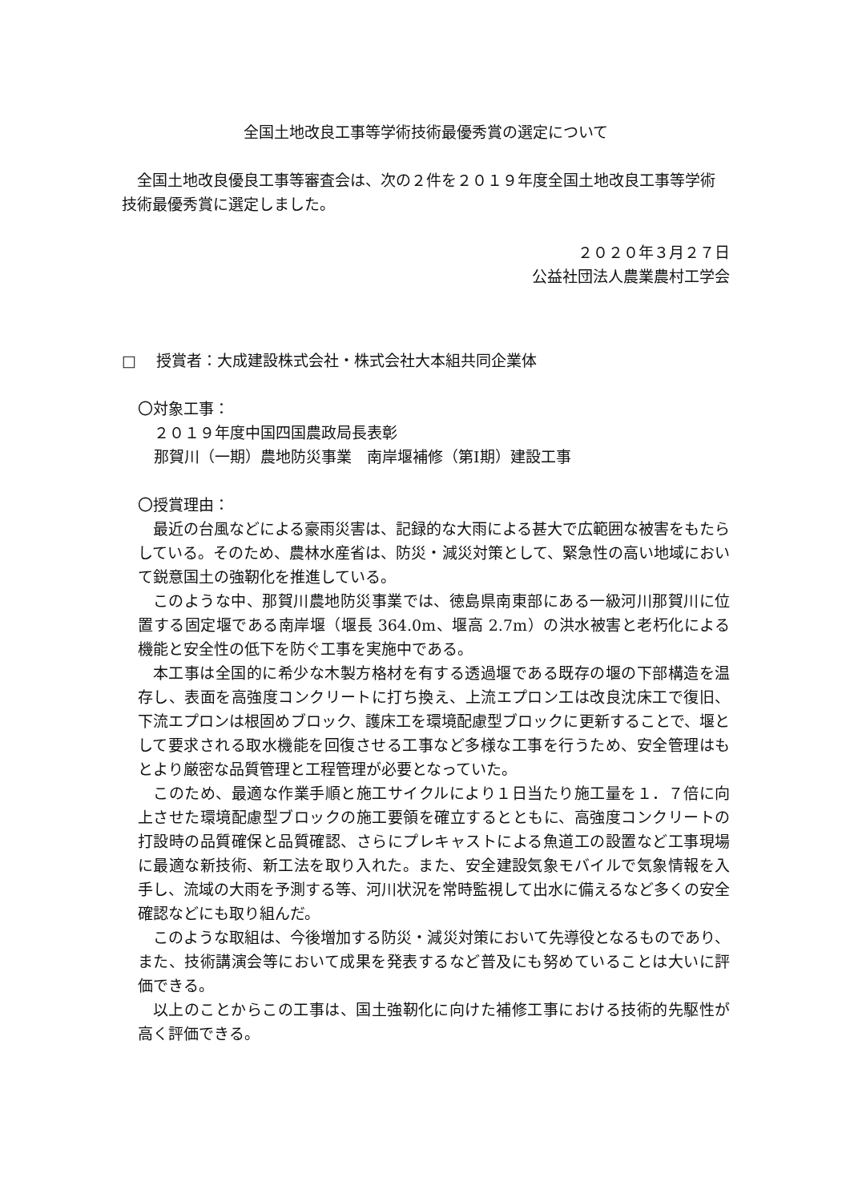全国土地改良工事等学術技術最優秀賞の選定について
全国土地改良優良工事等審査会は、次の２件を２０１９年度全国土地改良工事等学術技術最優秀賞に選定しました。
２０２０年３月２７日
公益社団法人農業農村工学会
□　 授賞者：大成建設株式会社・株式会社大本組共同企業体
〇対象工事：
２０１９年度中国四国農政局長表彰
那賀川（一期）農地防災事業　南岸堰補修（第Ⅰ期）建設工事
〇授賞理由：
最近の台風などによる豪雨災害は、記録的な大雨による甚大で広範囲な被害をもたらしている。そのため、農林水産省は、防災・減災対策として、緊急性の高い地域において鋭意国土の強靭化を推進している。
このような中、那賀川農地防災事業では、徳島県南東部にある一級河川那賀川に位置する固定堰である南岸堰（堰長 364.0m、堰高 2.7m）の洪水被害と老朽化による機能と安全性の低下を防ぐ工事を実施中である。
本工事は全国的に希少な木製方格材を有する透過堰である既存の堰の下部構造を温存し、表面を高強度コンクリートに打ち換え、上流エプロン工は改良沈床工で復旧、下流エプロンは根固めブロック、護床工を環境配慮型ブロックに更新することで、堰として要求される取水機能を回復させる工事など多様な工事を行うため、安全管理はもとより厳密な品質管理と工程管理が必要となっていた。
このため、最適な作業手順と施工サイクルにより１日当たり施工量を１．７倍に向上させた環境配慮型ブロックの施工要領を確立するとともに、高強度コンクリートの打設時の品質確保と品質確認、さらにプレキャストによる魚道工の設置など工事現場に最適な新技術、新工法を取り入れた。また、安全建設気象モバイルで気象情報を入手し、流域の大雨を予測する等、河川状況を常時監視して出水に備えるなど多くの安全確認などにも取り組んだ。
このような取組は、今後増加する防災・減災対策において先導役となるものであり、また、技術講演会等において成果を発表するなど普及にも努めていることは大いに評価できる。
以上のことからこの工事は、国土強靭化に向けた補修工事における技術的先駆性が高く評価できる。